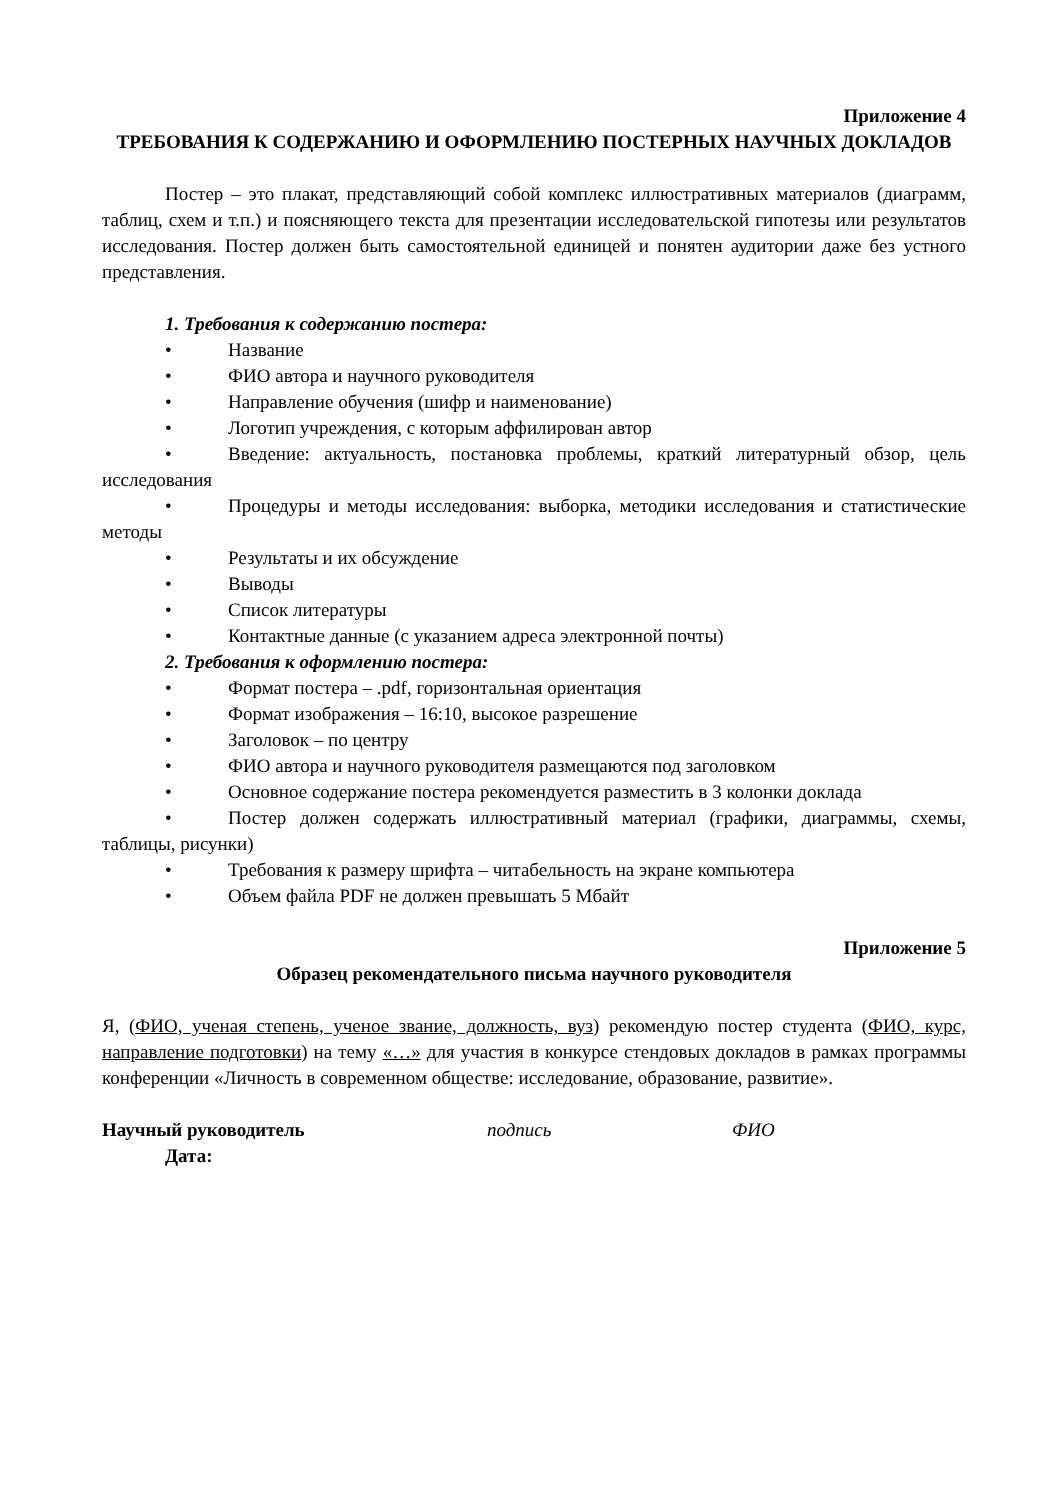Приложение 4
ТРЕБОВАНИЯ К СОДЕРЖАНИЮ И ОФОРМЛЕНИЮ ПОСТЕРНЫХ НАУЧНЫХ ДОКЛАДОВ
Постер – это плакат, представляющий собой комплекс иллюстративных материалов (диаграмм, таблиц, схем и т.п.) и поясняющего текста для презентации исследовательской гипотезы или результатов исследования. Постер должен быть самостоятельной единицей и понятен аудитории даже без устного представления.
1. Требования к содержанию постера:
• Название
• ФИО автора и научного руководителя
• Направление обучения (шифр и наименование)
• Логотип учреждения, с которым аффилирован автор
• Введение: актуальность, постановка проблемы, краткий литературный обзор, цель исследования
• Процедуры и методы исследования: выборка, методики исследования и статистические методы
• Результаты и их обсуждение
• Выводы
• Список литературы
• Контактные данные (с указанием адреса электронной почты)
2. Требования к оформлению постера:
• Формат постера – .pdf, горизонтальная ориентация
• Формат изображения – 16:10, высокое разрешение
• Заголовок – по центру
• ФИО автора и научного руководителя размещаются под заголовком
• Основное содержание постера рекомендуется разместить в 3 колонки доклада
• Постер должен содержать иллюстративный материал (графики, диаграммы, схемы, таблицы, рисунки)
• Требования к размеру шрифта – читабельность на экране компьютера
• Объем файла PDF не должен превышать 5 Мбайт
Приложение 5
Образец рекомендательного письма научного руководителя
Я, (ФИО, ученая степень, ученое звание, должность, вуз) рекомендую постер студента (ФИО, курс, направление подготовки) на тему «…» для участия в конкурсе стендовых докладов в рамках программы конференции «Личность в современном обществе: исследование, образование, развитие».
Научный руководитель подпись ФИО
Дата: